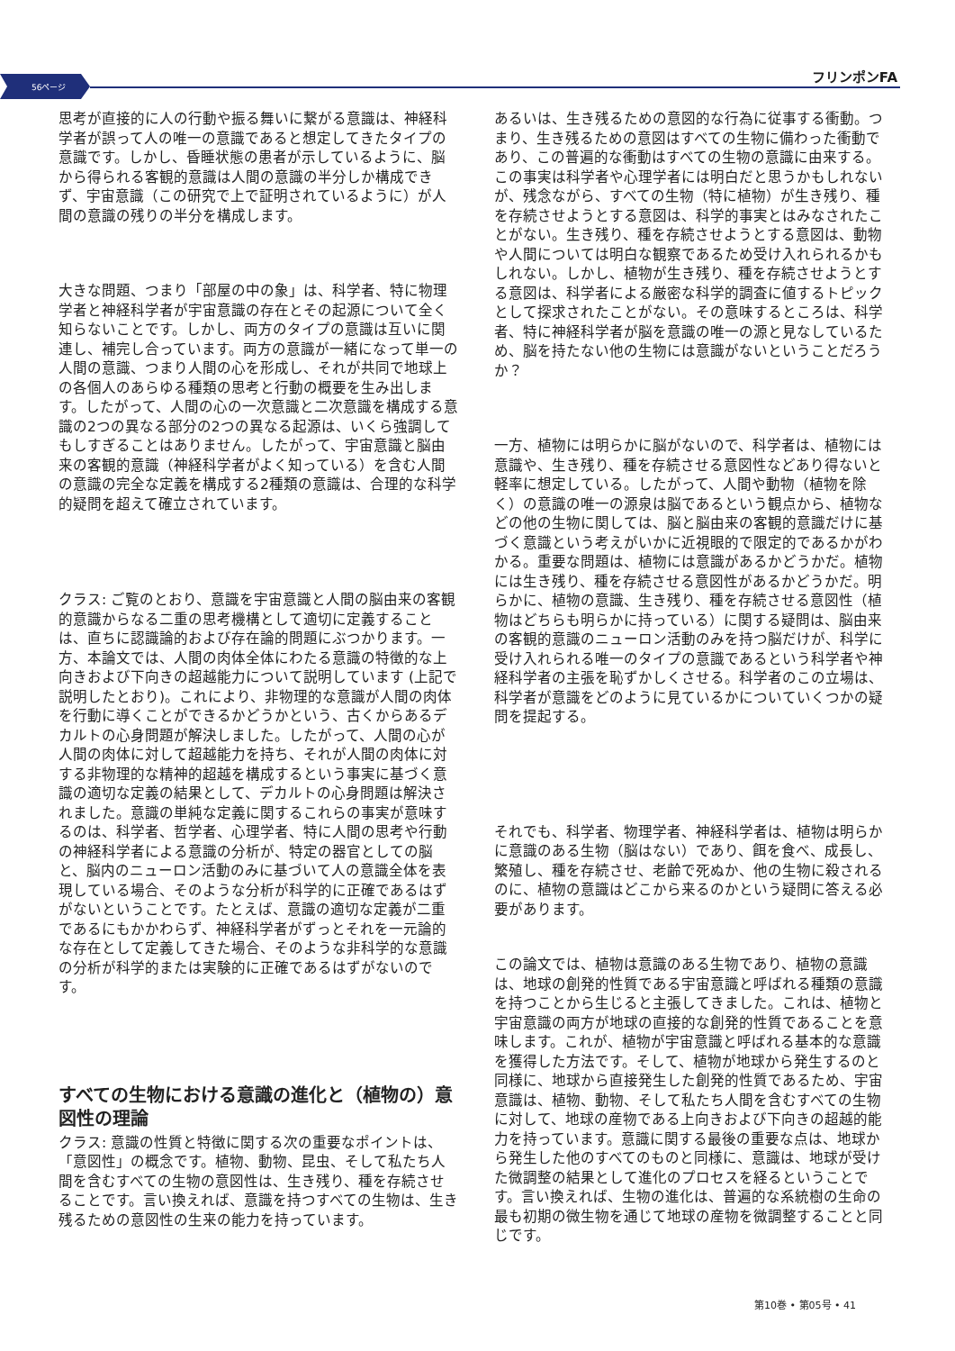56ページ
フリンポンFA
思考が直接的に人の行動や振る舞いに繋がる意識は、神経科学者が誤って人の唯一の意識であると想定してきたタイプの意識です。しかし、昏睡状態の患者が示しているように、脳から得られる客観的意識は人間の意識の半分しか構成できず、宇宙意識（この研究で上で証明されているように）が人間の意識の残りの半分を構成します。
大きな問題、つまり「部屋の中の象」は、科学者、特に物理学者と神経科学者が宇宙意識の存在とその起源について全く知らないことです。しかし、両方のタイプの意識は互いに関連し、補完し合っています。両方の意識が一緒になって単一の人間の意識、つまり人間の心を形成し、それが共同で地球上の各個人のあらゆる種類の思考と行動の概要を生み出します。したがって、人間の心の一次意識と二次意識を構成する意識の2つの異なる部分の2つの異なる起源は、いくら強調してもしすぎることはありません。したがって、宇宙意識と脳由来の客観的意識（神経科学者がよく知っている）を含む人間の意識の完全な定義を構成する2種類の意識は、合理的な科学的疑問を超えて確立されています。
クラス: ご覧のとおり、意識を宇宙意識と人間の脳由来の客観的意識からなる二重の思考機構として適切に定義することは、直ちに認識論的および存在論的問題にぶつかります。一方、本論文では、人間の肉体全体にわたる意識の特徴的な上向きおよび下向きの超越能力について説明しています (上記で説明したとおり)。これにより、非物理的な意識が人間の肉体を行動に導くことができるかどうかという、古くからあるデカルトの心身問題が解決しました。したがって、人間の心が人間の肉体に対して超越能力を持ち、それが人間の肉体に対する非物理的な精神的超越を構成するという事実に基づく意識の適切な定義の結果として、デカルトの心身問題は解決されました。意識の単純な定義に関するこれらの事実が意味するのは、科学者、哲学者、心理学者、特に人間の思考や行動の神経科学者による意識の分析が、特定の器官としての脳と、脳内のニューロン活動のみに基づいて人の意識全体を表現している場合、そのような分析が科学的に正確であるはずがないということです。たとえば、意識の適切な定義が二重であるにもかかわらず、神経科学者がずっとそれを一元論的な存在として定義してきた場合、そのような非科学的な意識の分析が科学的または実験的に正確であるはずがないのです。
すべての生物における意識の進化と（植物の）意図性の理論
クラス: 意識の性質と特徴に関する次の重要なポイントは、「意図性」の概念です。植物、動物、昆虫、そして私たち人間を含むすべての生物の意図性は、生き残り、種を存続させることです。言い換えれば、意識を持つすべての生物は、生き残るための意図性の生来の能力を持っています。
あるいは、生き残るための意図的な行為に従事する衝動。つまり、生き残るための意図はすべての生物に備わった衝動であり、この普遍的な衝動はすべての生物の意識に由来する。この事実は科学者や心理学者には明白だと思うかもしれないが、残念ながら、すべての生物（特に植物）が生き残り、種を存続させようとする意図は、科学的事実とはみなされたことがない。生き残り、種を存続させようとする意図は、動物や人間については明白な観察であるため受け入れられるかもしれない。しかし、植物が生き残り、種を存続させようとする意図は、科学者による厳密な科学的調査に値するトピックとして探求されたことがない。その意味するところは、科学者、特に神経科学者が脳を意識の唯一の源と見なしているため、脳を持たない他の生物には意識がないということだろうか？
一方、植物には明らかに脳がないので、科学者は、植物には意識や、生き残り、種を存続させる意図性などあり得ないと軽率に想定している。したがって、人間や動物（植物を除く）の意識の唯一の源泉は脳であるという観点から、植物などの他の生物に関しては、脳と脳由来の客観的意識だけに基づく意識という考えがいかに近視眼的で限定的であるかがわかる。重要な問題は、植物には意識があるかどうかだ。植物には生き残り、種を存続させる意図性があるかどうかだ。明らかに、植物の意識、生き残り、種を存続させる意図性（植物はどちらも明らかに持っている）に関する疑問は、脳由来の客観的意識のニューロン活動のみを持つ脳だけが、科学に受け入れられる唯一のタイプの意識であるという科学者や神経科学者の主張を恥ずかしくさせる。科学者のこの立場は、科学者が意識をどのように見ているかについていくつかの疑問を提起する。
それでも、科学者、物理学者、神経科学者は、植物は明らかに意識のある生物（脳はない）であり、餌を食べ、成長し、繁殖し、種を存続させ、老齢で死ぬか、他の生物に殺されるのに、植物の意識はどこから来るのかという疑問に答える必要があります。
この論文では、植物は意識のある生物であり、植物の意識は、地球の創発的性質である宇宙意識と呼ばれる種類の意識を持つことから生じると主張してきました。これは、植物と宇宙意識の両方が地球の直接的な創発的性質であることを意味します。これが、植物が宇宙意識と呼ばれる基本的な意識を獲得した方法です。そして、植物が地球から発生するのと同様に、地球から直接発生した創発的性質であるため、宇宙意識は、植物、動物、そして私たち人間を含むすべての生物に対して、地球の産物である上向きおよび下向きの超越的能力を持っています。意識に関する最後の重要な点は、地球から発生した他のすべてのものと同様に、意識は、地球が受けた微調整の結果として進化のプロセスを経るということです。言い換えれば、生物の進化は、普遍的な系統樹の生命の最も初期の微生物を通じて地球の産物を微調整することと同じです。
第10巻 • 第05号 • 41